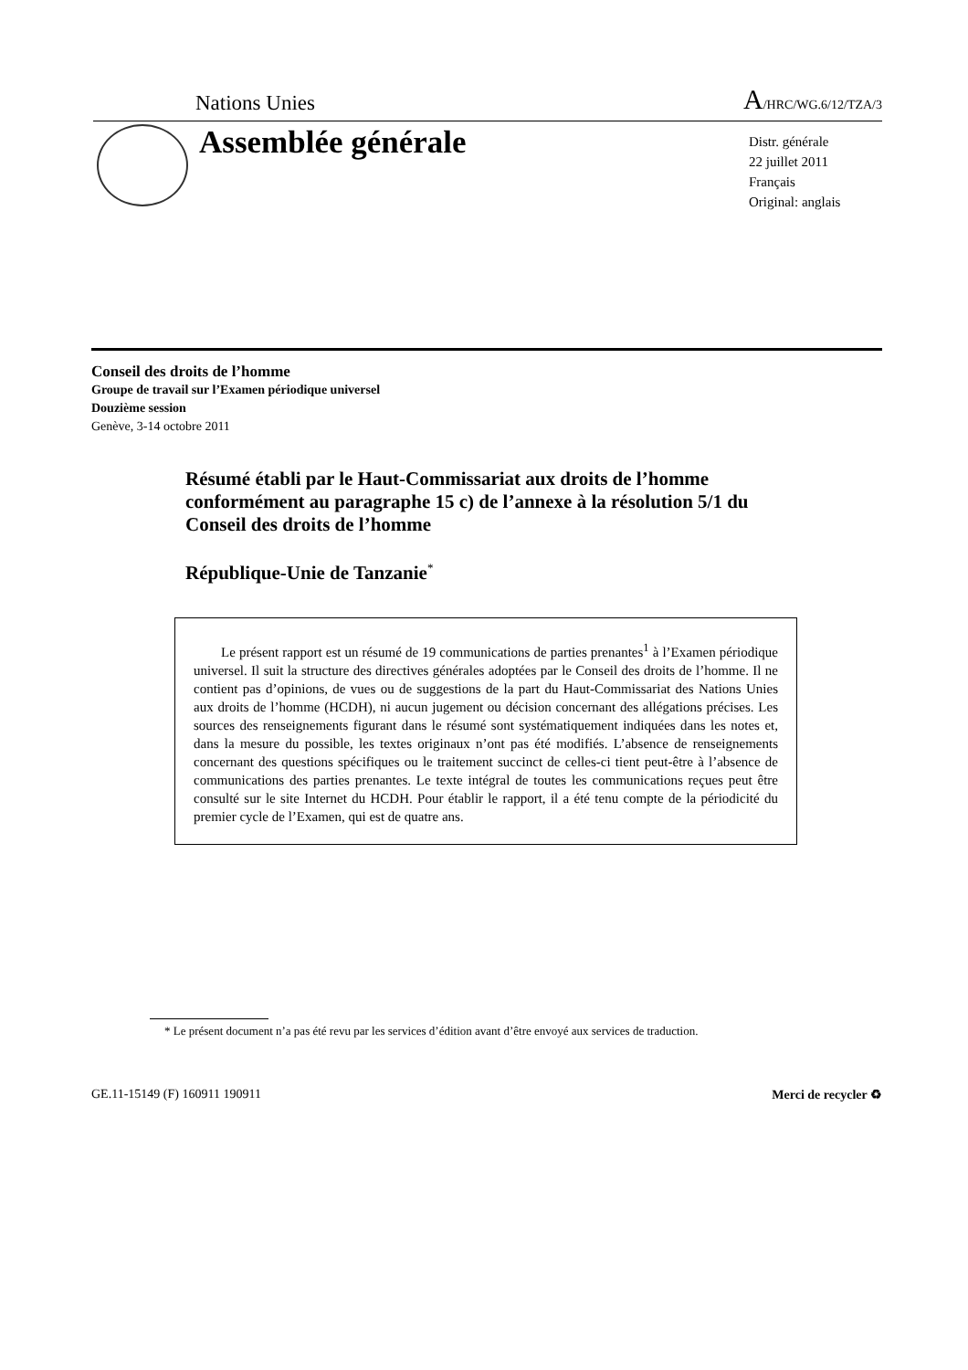Nations Unies A/HRC/WG.6/12/TZA/3
Assemblée générale
Distr. générale
22 juillet 2011
Français
Original: anglais
Conseil des droits de l’homme
Groupe de travail sur l’Examen périodique universel
Douzième session
Genève, 3-14 octobre 2011
Résumé établi par le Haut-Commissariat aux droits de l’homme conformément au paragraphe 15 c) de l’annexe à la résolution 5/1 du Conseil des droits de l’homme
République-Unie de Tanzanie<sup>*</sup>
  Le présent rapport est un résumé de 19 communications de parties prenantes<sup>1</sup> à l’Examen périodique universel. Il suit la structure des directives générales adoptées par le Conseil des droits de l’homme. Il ne contient pas d’opinions, de vues ou de suggestions de la part du Haut-Commissariat des Nations Unies aux droits de l’homme (HCDH), ni aucun jugement ou décision concernant des allégations précises. Les sources des renseignements figurant dans le résumé sont systématiquement indiquées dans les notes et, dans la mesure du possible, les textes originaux n’ont pas été modifiés. L’absence de renseignements concernant des questions spécifiques ou le traitement succinct de celles-ci tient peut-être à l’absence de communications des parties prenantes. Le texte intégral de toutes les communications reçues peut être consulté sur le site Internet du HCDH. Pour établir le rapport, il a été tenu compte de la périodicité du premier cycle de l’Examen, qui est de quatre ans.
* Le présent document n’a pas été revu par les services d’édition avant d’être envoyé aux services de traduction.
GE.11-15149 (F) 160911 190911 Merci de recycler ♻